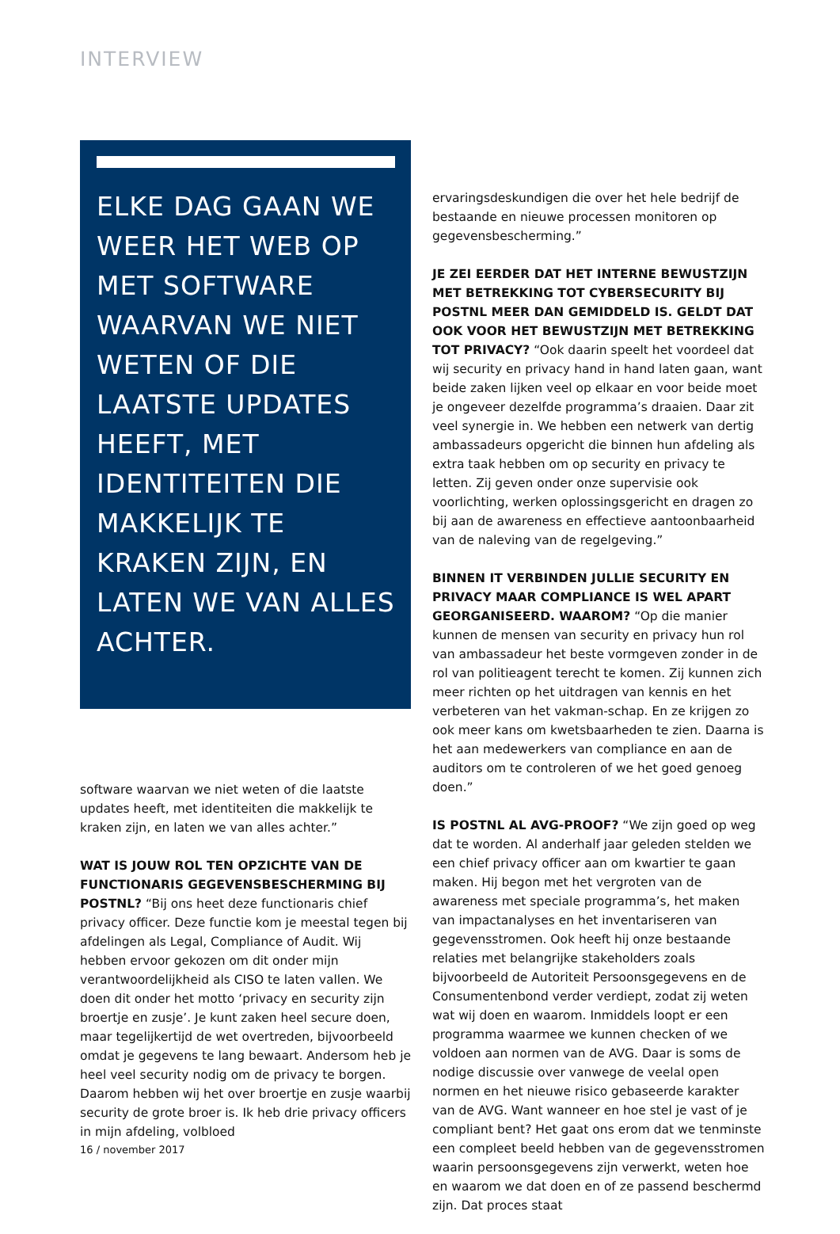INTERVIEW
ELKE DAG GAAN WE WEER HET WEB OP MET SOFTWARE WAARVAN WE NIET WETEN OF DIE LAATSTE UPDATES HEEFT, MET IDENTITEITEN DIE MAKKELIJK TE KRAKEN ZIJN, EN LATEN WE VAN ALLES ACHTER.
software waarvan we niet weten of die laatste updates heeft, met identiteiten die makkelijk te kraken zijn, en laten we van alles achter.”
WAT IS JOUW ROL TEN OPZICHTE VAN DE FUNCTIONARIS GEGEVENSBESCHERMING BIJ POSTNL? “Bij ons heet deze functionaris chief privacy officer. Deze functie kom je meestal tegen bij afdelingen als Legal, Compliance of Audit. Wij hebben ervoor gekozen om dit onder mijn verantwoordelijkheid als CISO te laten vallen. We doen dit onder het motto ‘privacy en security zijn broertje en zusje’. Je kunt zaken heel secure doen, maar tegelijkertijd de wet overtreden, bijvoorbeeld omdat je gegevens te lang bewaart. Andersom heb je heel veel security nodig om de privacy te borgen. Daarom hebben wij het over broertje en zusje waarbij security de grote broer is. Ik heb drie privacy officers in mijn afdeling, volbloed
ervaringsdeskundigen die over het hele bedrijf de bestaande en nieuwe processen monitoren op gegevensbescherming.”
JE ZEI EERDER DAT HET INTERNE BEWUSTZIJN MET BETREKKING TOT CYBERSECURITY BIJ POSTNL MEER DAN GEMIDDELD IS. GELDT DAT OOK VOOR HET BEWUSTZIJN MET BETREKKING TOT PRIVACY? “Ook daarin speelt het voordeel dat wij security en privacy hand in hand laten gaan, want beide zaken lijken veel op elkaar en voor beide moet je ongeveer dezelfde programma’s draaien. Daar zit veel synergie in. We hebben een netwerk van dertig ambassadeurs opgericht die binnen hun afdeling als extra taak hebben om op security en privacy te letten. Zij geven onder onze supervisie ook voorlichting, werken oplossingsgericht en dragen zo bij aan de awareness en effectieve aantoonbaarheid van de naleving van de regelgeving.”
BINNEN IT VERBINDEN JULLIE SECURITY EN PRIVACY MAAR COMPLIANCE IS WEL APART GEORGANISEERD. WAAROM? “Op die manier kunnen de mensen van security en privacy hun rol van ambassadeur het beste vormgeven zonder in de rol van politieagent terecht te komen. Zij kunnen zich meer richten op het uitdragen van kennis en het verbeteren van het vakman-schap. En ze krijgen zo ook meer kans om kwetsbaarheden te zien. Daarna is het aan medewerkers van compliance en aan de auditors om te controleren of we het goed genoeg doen.”
IS POSTNL AL AVG-PROOF? “We zijn goed op weg dat te worden. Al anderhalf jaar geleden stelden we een chief privacy officer aan om kwartier te gaan maken. Hij begon met het vergroten van de awareness met speciale programma’s, het maken van impactanalyses en het inventariseren van gegevensstromen. Ook heeft hij onze bestaande relaties met belangrijke stakeholders zoals bijvoorbeeld de Autoriteit Persoonsgegevens en de Consumentenbond verder verdiept, zodat zij weten wat wij doen en waarom. Inmiddels loopt er een programma waarmee we kunnen checken of we voldoen aan normen van de AVG. Daar is soms de nodige discussie over vanwege de veelal open normen en het nieuwe risico gebaseerde karakter van de AVG. Want wanneer en hoe stel je vast of je compliant bent? Het gaat ons erom dat we tenminste een compleet beeld hebben van de gegevensstromen waarin persoonsgegevens zijn verwerkt, weten hoe en waarom we dat doen en of ze passend beschermd zijn. Dat proces staat
16 / november 2017